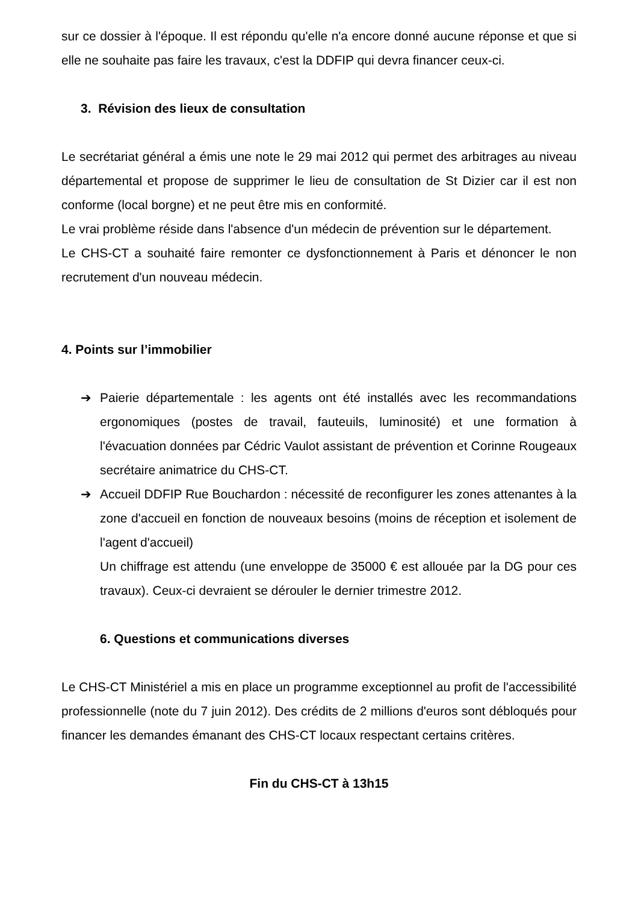sur ce dossier à l'époque. Il est répondu qu'elle n'a encore donné aucune réponse et que si elle ne souhaite pas faire les travaux, c'est la DDFIP qui devra financer ceux-ci.
3. Révision des lieux de consultation
Le secrétariat général a émis une note le 29 mai 2012 qui permet des arbitrages au niveau départemental et propose de supprimer le lieu de consultation de St Dizier car il est non conforme (local borgne) et ne peut être mis en conformité.
Le vrai problème réside dans l'absence d'un médecin de prévention sur le département.
Le CHS-CT a souhaité faire remonter ce dysfonctionnement à Paris et dénoncer le non recrutement d'un nouveau médecin.
4. Points sur l’immobilier
➔ Paierie départementale : les agents ont été installés avec les recommandations ergonomiques (postes de travail, fauteuils, luminosité) et une formation à l'évacuation données par Cédric Vaulot assistant de prévention et Corinne Rougeaux secrétaire animatrice du CHS-CT.
➔ Accueil DDFIP Rue Bouchardon : nécessité de reconfigurer les zones attenantes à la zone d'accueil en fonction de nouveaux besoins (moins de réception et isolement de l'agent d'accueil)
Un chiffrage est attendu (une enveloppe de 35000 € est allouée par la DG pour ces travaux). Ceux-ci devraient se dérouler le dernier trimestre 2012.
6. Questions et communications diverses
Le CHS-CT Ministériel a mis en place un programme exceptionnel au profit de l'accessibilité professionnelle (note du 7 juin 2012). Des crédits de 2 millions d'euros sont débloqués pour financer les demandes émanant des CHS-CT locaux respectant certains critères.
Fin du CHS-CT à 13h15